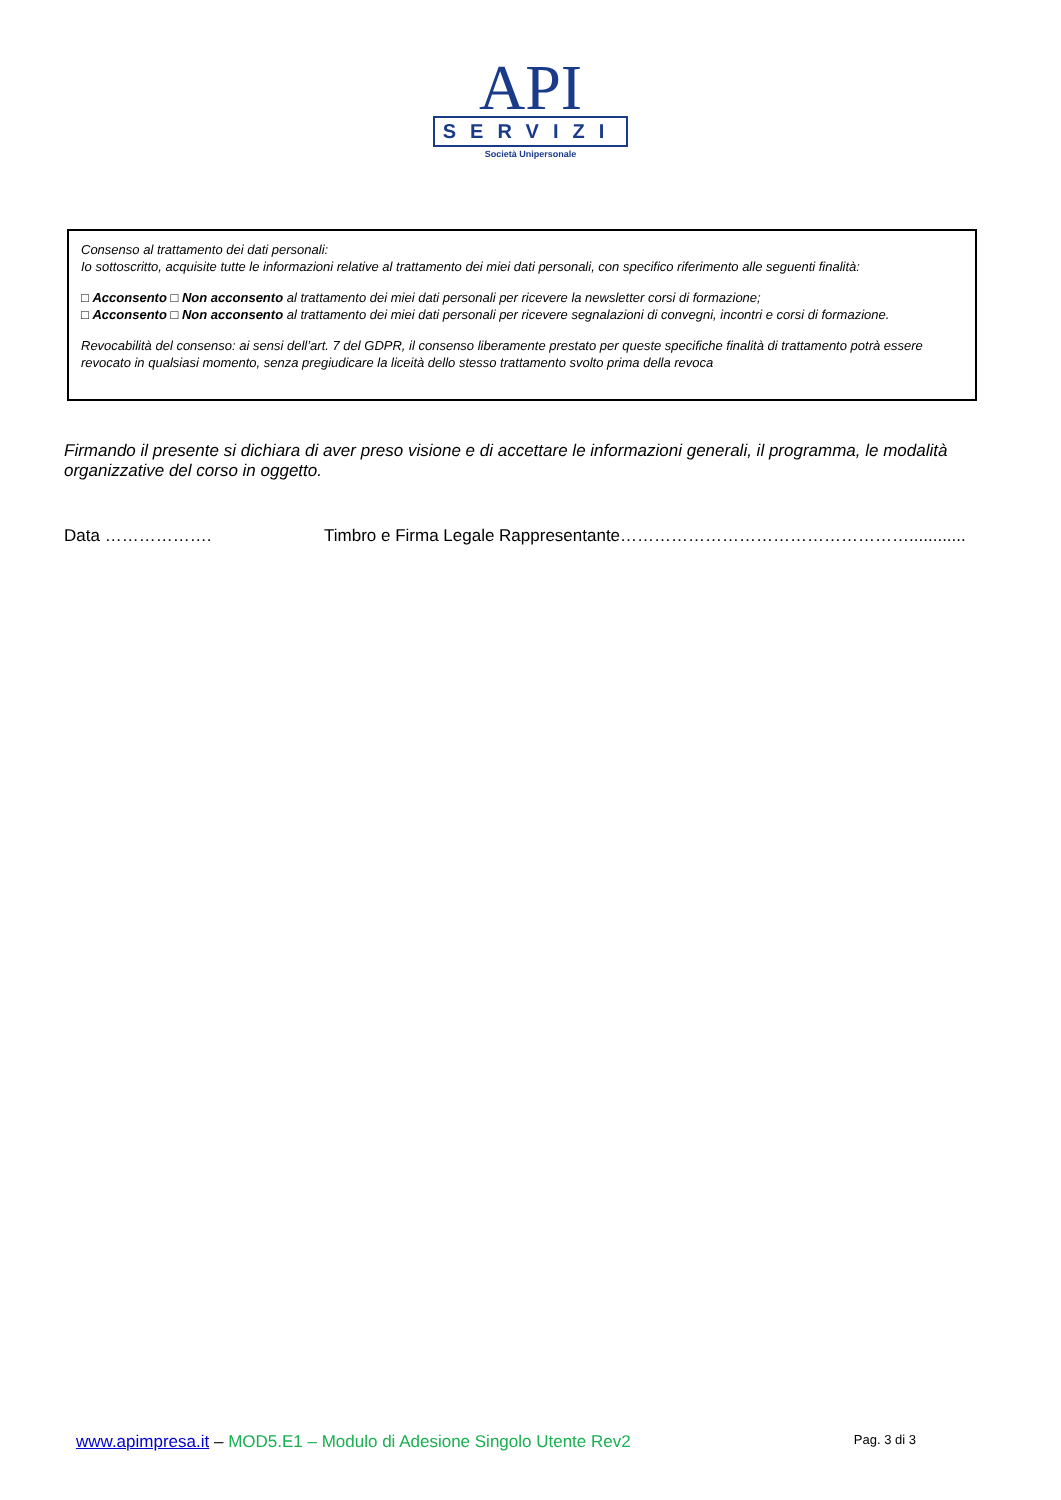API
SERVIZI
Società Unipersonale
Consenso al trattamento dei dati personali:
Io sottoscritto, acquisite tutte le informazioni relative al trattamento dei miei dati personali, con specifico riferimento alle seguenti finalità:
□ Acconsento □ Non acconsento al trattamento dei miei dati personali per ricevere la newsletter corsi di formazione;
□ Acconsento □ Non acconsento al trattamento dei miei dati personali per ricevere segnalazioni di convegni, incontri e corsi di formazione.
Revocabilità del consenso: ai sensi dell’art. 7 del GDPR, il consenso liberamente prestato per queste specifiche finalità di trattamento potrà essere revocato in qualsiasi momento, senza pregiudicare la liceità dello stesso trattamento svolto prima della revoca
Firmando il presente si dichiara di aver preso visione e di accettare le informazioni generali, il programma, le modalità organizzative del corso in oggetto.
Data ………………. Timbro e Firma Legale Rappresentante……………………………………………............
www.apimpresa.it – MOD5.E1 – Modulo di Adesione Singolo Utente Rev2 Pag. 3 di 3